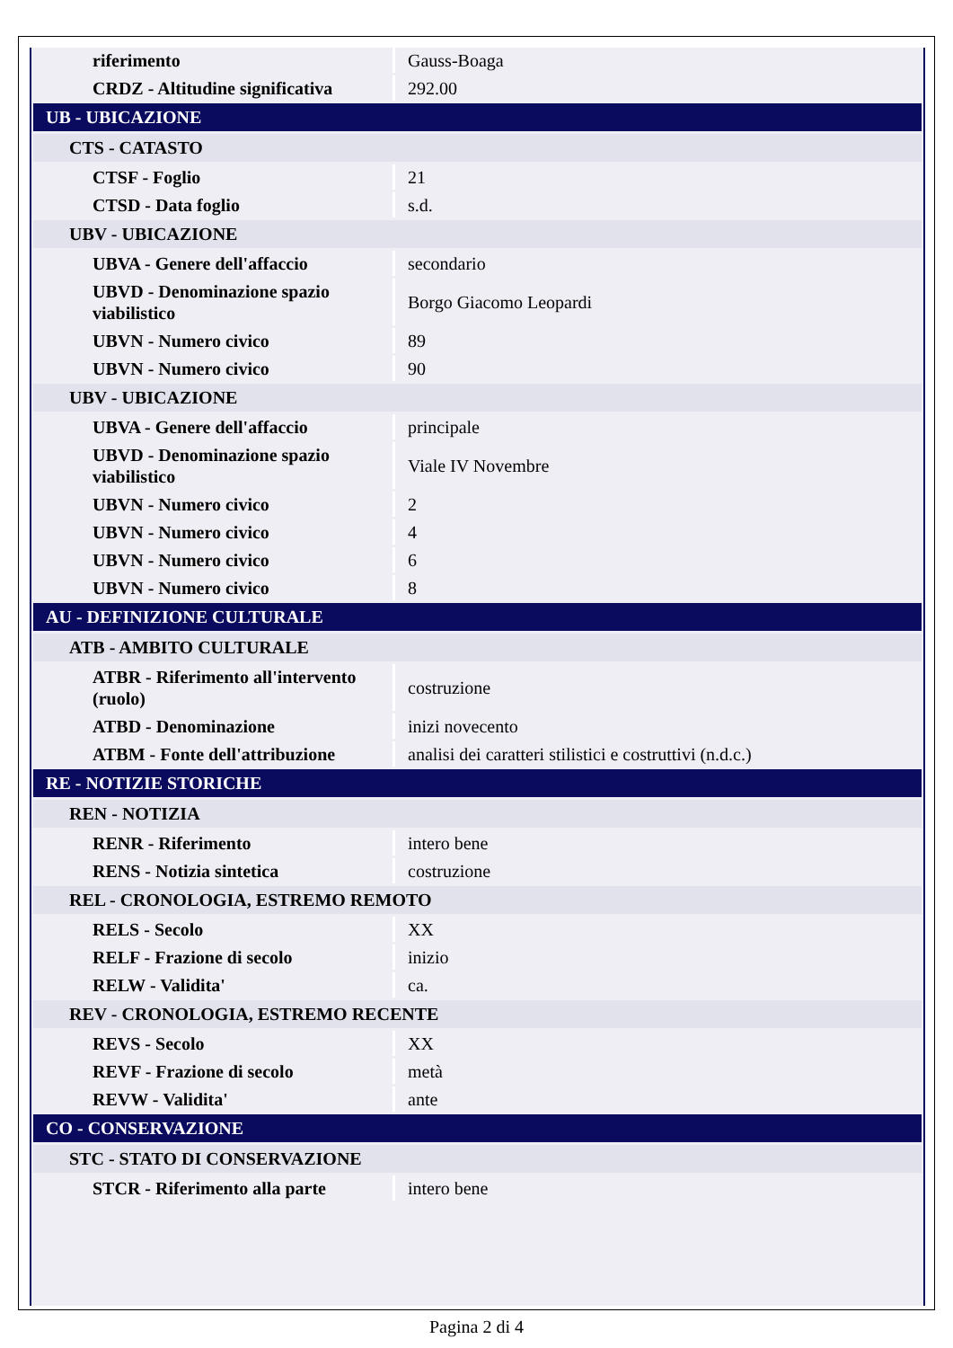| riferimento | Gauss-Boaga |
| CRDZ - Altitudine significativa | 292.00 |
| UB - UBICAZIONE | |
| CTS - CATASTO | |
| CTSF - Foglio | 21 |
| CTSD - Data foglio | s.d. |
| UBV - UBICAZIONE | |
| UBVA - Genere dell'affaccio | secondario |
| UBVD - Denominazione spazio viabilistico | Borgo Giacomo Leopardi |
| UBVN - Numero civico | 89 |
| UBVN - Numero civico | 90 |
| UBV - UBICAZIONE | |
| UBVA - Genere dell'affaccio | principale |
| UBVD - Denominazione spazio viabilistico | Viale IV Novembre |
| UBVN - Numero civico | 2 |
| UBVN - Numero civico | 4 |
| UBVN - Numero civico | 6 |
| UBVN - Numero civico | 8 |
| AU - DEFINIZIONE CULTURALE | |
| ATB - AMBITO CULTURALE | |
| ATBR - Riferimento all'intervento (ruolo) | costruzione |
| ATBD - Denominazione | inizi novecento |
| ATBM - Fonte dell'attribuzione | analisi dei caratteri stilistici e costruttivi (n.d.c.) |
| RE - NOTIZIE STORICHE | |
| REN - NOTIZIA | |
| RENR - Riferimento | intero bene |
| RENS - Notizia sintetica | costruzione |
| REL - CRONOLOGIA, ESTREMO REMOTO | |
| RELS - Secolo | XX |
| RELF - Frazione di secolo | inizio |
| RELW - Validita' | ca. |
| REV - CRONOLOGIA, ESTREMO RECENTE | |
| REVS - Secolo | XX |
| REVF - Frazione di secolo | metà |
| REVW - Validita' | ante |
| CO - CONSERVAZIONE | |
| STC - STATO DI CONSERVAZIONE | |
| STCR - Riferimento alla parte | intero bene |
Pagina 2 di 4